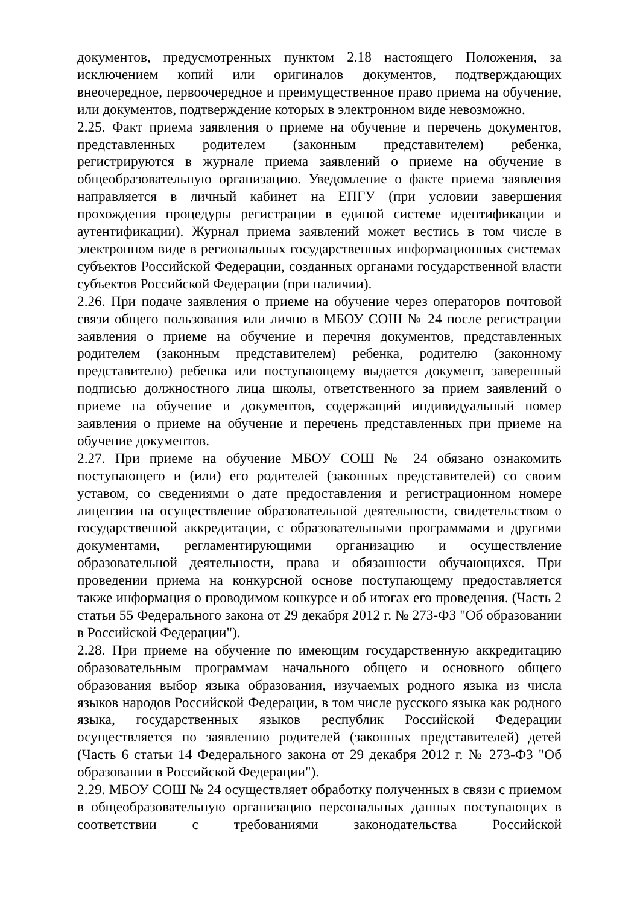документов, предусмотренных пунктом 2.18 настоящего Положения, за исключением копий или оригиналов документов, подтверждающих внеочередное, первоочередное и преимущественное право приема на обучение, или документов, подтверждение которых в электронном виде невозможно.
2.25. Факт приема заявления о приеме на обучение и перечень документов, представленных родителем (законным представителем) ребенка, регистрируются в журнале приема заявлений о приеме на обучение в общеобразовательную организацию. Уведомление о факте приема заявления направляется в личный кабинет на ЕПГУ (при условии завершения прохождения процедуры регистрации в единой системе идентификации и аутентификации). Журнал приема заявлений может вестись в том числе в электронном виде в региональных государственных информационных системах субъектов Российской Федерации, созданных органами государственной власти субъектов Российской Федерации (при наличии).
2.26. При подаче заявления о приеме на обучение через операторов почтовой связи общего пользования или лично в МБОУ СОШ № 24 после регистрации заявления о приеме на обучение и перечня документов, представленных родителем (законным представителем) ребенка, родителю (законному представителю) ребенка или поступающему выдается документ, заверенный подписью должностного лица школы, ответственного за прием заявлений о приеме на обучение и документов, содержащий индивидуальный номер заявления о приеме на обучение и перечень представленных при приеме на обучение документов.
2.27. При приеме на обучение МБОУ СОШ № 24 обязано ознакомить поступающего и (или) его родителей (законных представителей) со своим уставом, со сведениями о дате предоставления и регистрационном номере лицензии на осуществление образовательной деятельности, свидетельством о государственной аккредитации, с образовательными программами и другими документами, регламентирующими организацию и осуществление образовательной деятельности, права и обязанности обучающихся. При проведении приема на конкурсной основе поступающему предоставляется также информация о проводимом конкурсе и об итогах его проведения. (Часть 2 статьи 55 Федерального закона от 29 декабря 2012 г. № 273-ФЗ "Об образовании в Российской Федерации").
2.28. При приеме на обучение по имеющим государственную аккредитацию образовательным программам начального общего и основного общего образования выбор языка образования, изучаемых родного языка из числа языков народов Российской Федерации, в том числе русского языка как родного языка, государственных языков республик Российской Федерации осуществляется по заявлению родителей (законных представителей) детей (Часть 6 статьи 14 Федерального закона от 29 декабря 2012 г. № 273-ФЗ "Об образовании в Российской Федерации").
2.29. МБОУ СОШ № 24 осуществляет обработку полученных в связи с приемом в общеобразовательную организацию персональных данных поступающих в соответствии с требованиями законодательства Российской